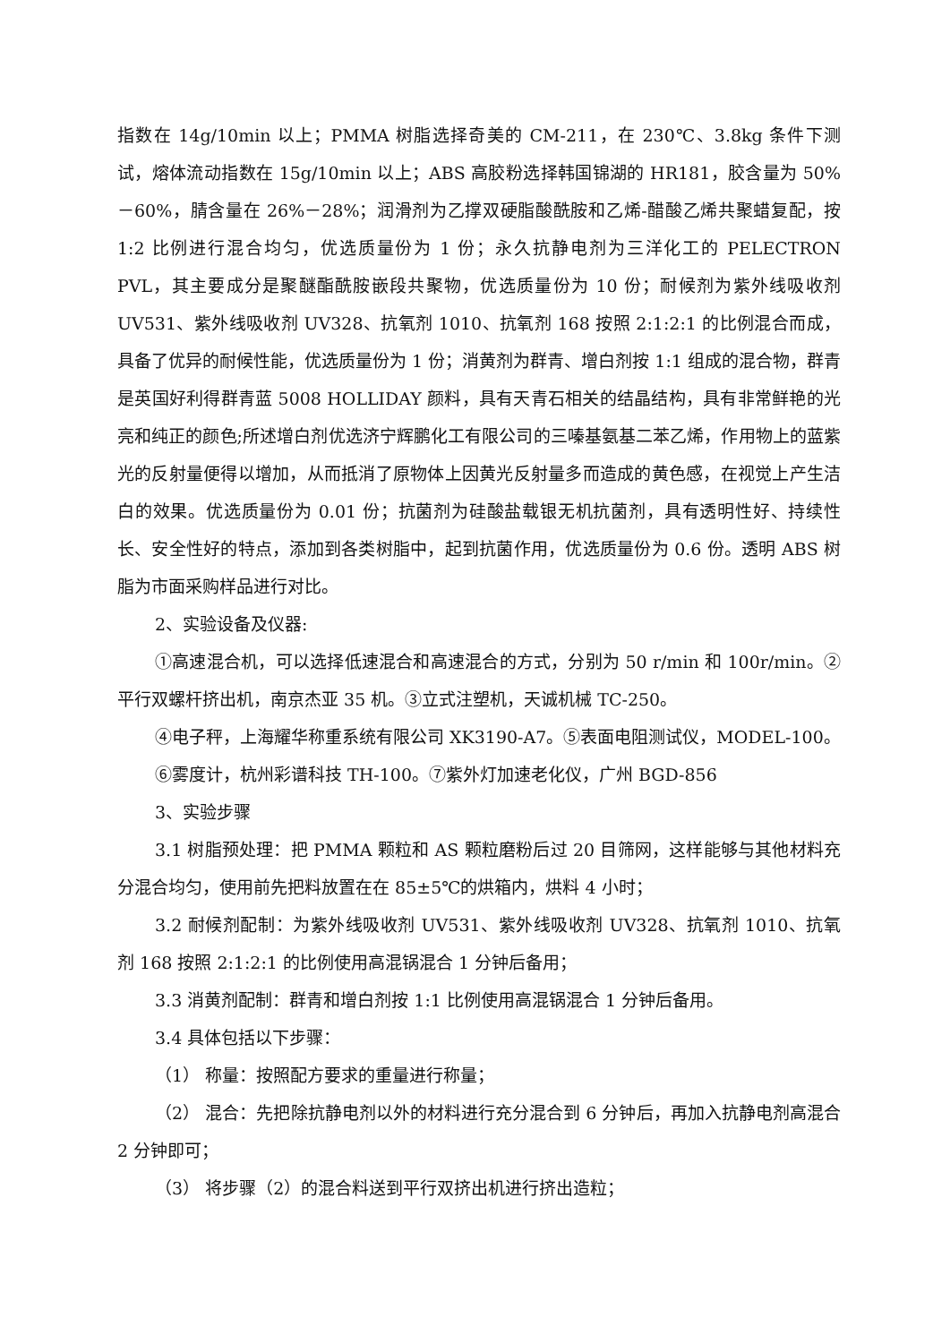指数在 14g/10min 以上；PMMA 树脂选择奇美的 CM-211，在 230℃、3.8kg 条件下测试，熔体流动指数在 15g/10min 以上；ABS 高胶粉选择韩国锦湖的 HR181，胶含量为 50%－60%，腈含量在 26%－28%；润滑剂为乙撑双硬脂酸酰胺和乙烯-醋酸乙烯共聚蜡复配，按 1:2 比例进行混合均匀，优选质量份为 1 份；永久抗静电剂为三洋化工的 PELECTRON PVL，其主要成分是聚醚酯酰胺嵌段共聚物，优选质量份为 10 份；耐候剂为紫外线吸收剂 UV531、紫外线吸收剂 UV328、抗氧剂 1010、抗氧剂 168 按照 2:1:2:1 的比例混合而成，具备了优异的耐候性能，优选质量份为 1 份；消黄剂为群青、增白剂按 1:1 组成的混合物，群青是英国好利得群青蓝 5008 HOLLIDAY 颜料，具有天青石相关的结晶结构，具有非常鲜艳的光亮和纯正的颜色;所述增白剂优选济宁辉鹏化工有限公司的三嗪基氨基二苯乙烯，作用物上的蓝紫光的反射量便得以增加，从而抵消了原物体上因黄光反射量多而造成的黄色感，在视觉上产生洁白的效果。优选质量份为 0.01 份；抗菌剂为硅酸盐载银无机抗菌剂，具有透明性好、持续性长、安全性好的特点，添加到各类树脂中，起到抗菌作用，优选质量份为 0.6 份。透明 ABS 树脂为市面采购样品进行对比。
2、实验设备及仪器:
①高速混合机，可以选择低速混合和高速混合的方式，分别为 50 r/min 和 100r/min。②平行双螺杆挤出机，南京杰亚 35 机。③立式注塑机，天诚机械 TC-250。
④电子秤，上海耀华称重系统有限公司 XK3190-A7。⑤表面电阻测试仪，MODEL-100。
⑥雾度计，杭州彩谱科技 TH-100。⑦紫外灯加速老化仪，广州 BGD-856
3、实验步骤
3.1 树脂预处理：把 PMMA 颗粒和 AS 颗粒磨粉后过 20 目筛网，这样能够与其他材料充分混合均匀，使用前先把料放置在在 85±5℃的烘箱内，烘料 4 小时；
3.2 耐候剂配制：为紫外线吸收剂 UV531、紫外线吸收剂 UV328、抗氧剂 1010、抗氧剂 168 按照 2:1:2:1 的比例使用高混锅混合 1 分钟后备用；
3.3 消黄剂配制：群青和增白剂按 1:1 比例使用高混锅混合 1 分钟后备用。
3.4 具体包括以下步骤：
（1） 称量：按照配方要求的重量进行称量；
（2） 混合：先把除抗静电剂以外的材料进行充分混合到 6 分钟后，再加入抗静电剂高混合 2 分钟即可；
（3） 将步骤（2）的混合料送到平行双挤出机进行挤出造粒；